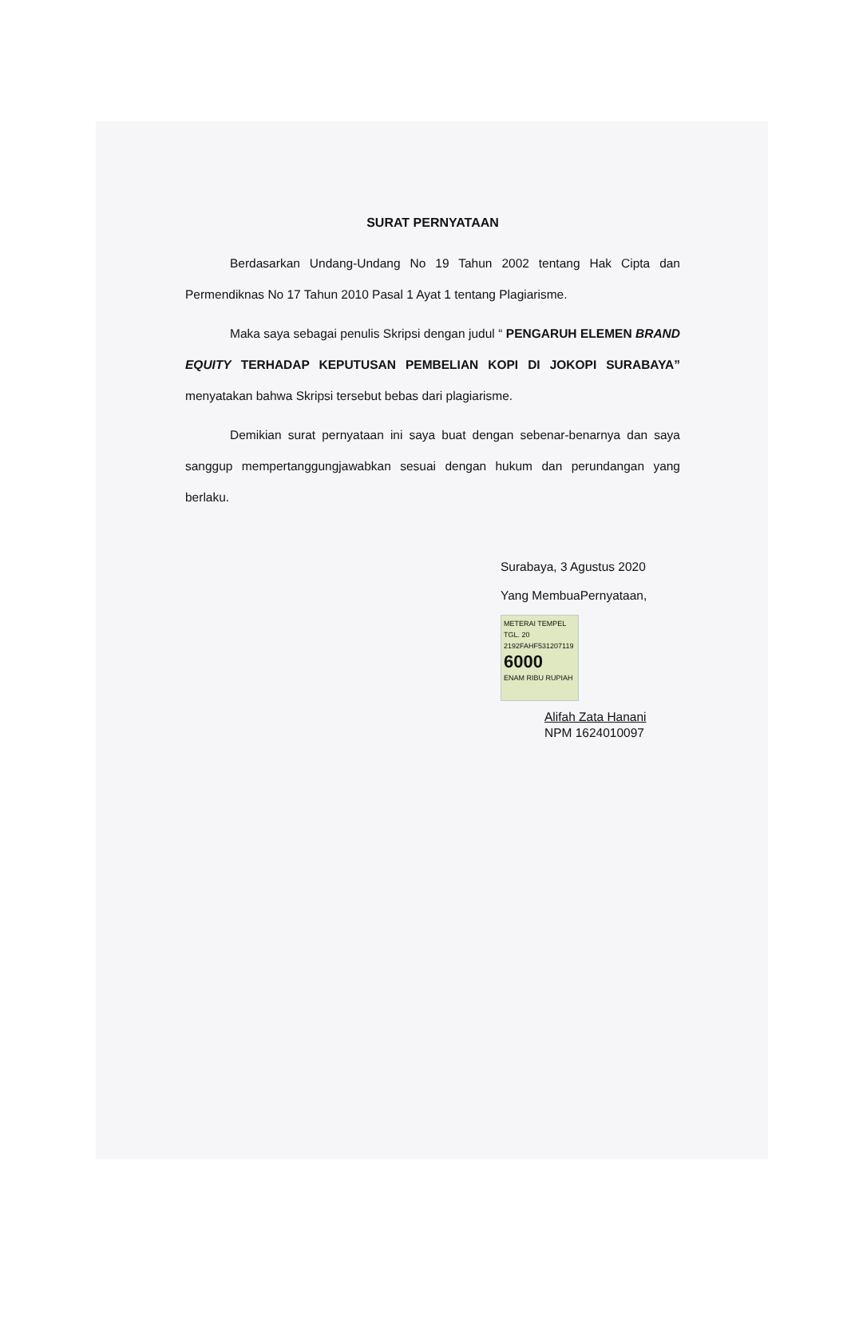SURAT PERNYATAAN
Berdasarkan Undang-Undang No 19 Tahun 2002 tentang Hak Cipta dan Permendiknas No 17 Tahun 2010 Pasal 1 Ayat 1 tentang Plagiarisme.
Maka saya sebagai penulis Skripsi dengan judul “ PENGARUH ELEMEN BRAND EQUITY TERHADAP KEPUTUSAN PEMBELIAN KOPI DI JOKOPI SURABAYA” menyatakan bahwa Skripsi tersebut bebas dari plagiarisme.
Demikian surat pernyataan ini saya buat dengan sebenar-benarnya dan saya sanggup mempertanggungjawabkan sesuai dengan hukum dan perundangan yang berlaku.
Surabaya, 3 Agustus 2020
Yang MembuaPernyataan,
METERAI TEMPEL
TGL. 20
2192FAHF531207119 6000 ENAM RIBU RUPIAH
Alifah Zata Hanani
NPM 1624010097